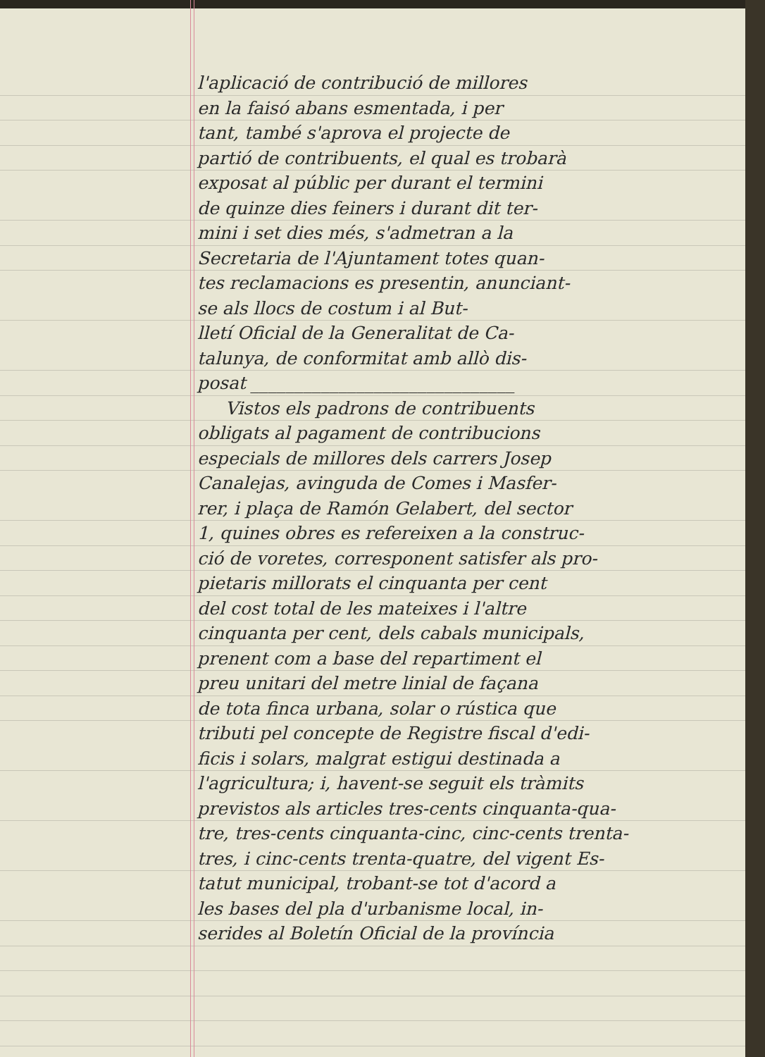l'aplicació de contribució de millores
en la faisó abans esmentada, i per
tant, també s'aprova el projecte de
partió de contribuents, el qual es trobarà
exposat al públic per durant el termini
de quinze dies feiners i durant dit ter-
mini i set dies més, s'admetran a la
Secretaria de l'Ajuntament totes quan-
tes reclamacions es presentin, anunciant-
se als llocs de costum i al But-
lletí Oficial de la Generalitat de Ca-
talunya, de conformitat amb allò dis-
posat ______________________________
Vistos els padrons de contribuents
obligats al pagament de contribucions
especials de millores dels carrers Josep
Canalejas, avinguda de Comes i Masfer-
rer, i plaça de Ramón Gelabert, del sector
1, quines obres es refereixen a la construc-
ció de voretes, corresponent satisfer als pro-
pietaris millorats el cinquanta per cent
del cost total de les mateixes i l'altre
cinquanta per cent, dels cabals municipals,
prenent com a base del repartiment el
preu unitari del metre linial de façana
de tota finca urbana, solar o rústica que
tributi pel concepte de Registre fiscal d'edi-
ficis i solars, malgrat estigui destinada a
l'agricultura; i, havent-se seguit els tràmits
previstos als articles tres-cents cinquanta-qua-
tre, tres-cents cinquanta-cinc, cinc-cents trenta-
tres, i cinc-cents trenta-quatre, del vigent Es-
tatut municipal, trobant-se tot d'acord a
les bases del pla d'urbanisme local, in-
serides al Boletín Oficial de la província